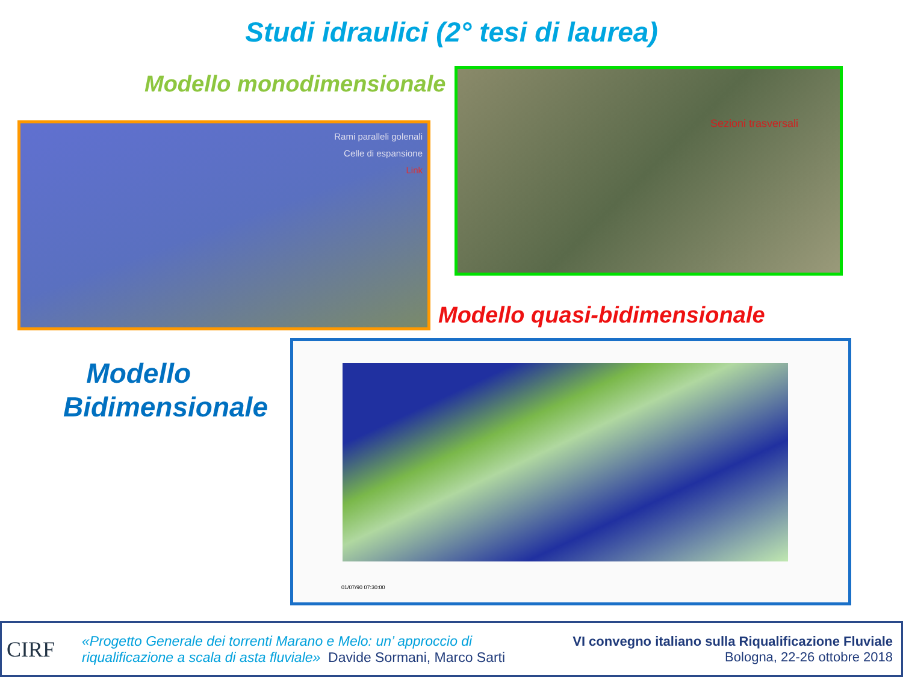Studi idraulici (2° tesi di laurea)
Modello monodimensionale Sezioni trasversali
Rami paralleli golenali
Celle di espansione
Link
Modello quasi-bidimensionale
Modello
Bidimensionale
01/07/90 07:30:00
CIRF
«Progetto Generale dei torrenti Marano e Melo: un’ approccio di
riqualificazione a scala di asta fluviale» Davide Sormani, Marco Sarti
VI convegno italiano sulla Riqualificazione Fluviale
Bologna, 22-26 ottobre 2018